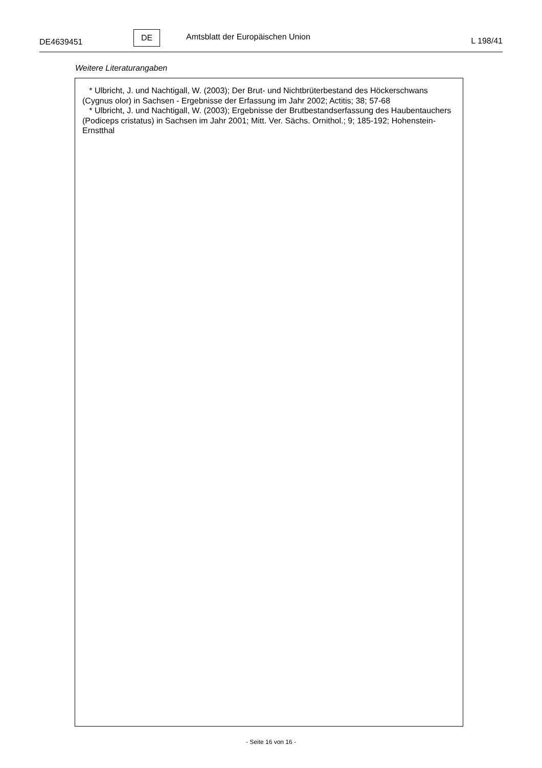DE4639451
DE
Amtsblatt der Europäischen Union
L 198/41
Weitere Literaturangaben
* Ulbricht, J. und Nachtigall, W. (2003); Der Brut- und Nichtbrüterbestand des Höckerschwans (Cygnus olor) in Sachsen - Ergebnisse der Erfassung im Jahr 2002; Actitis; 38; 57-68
* Ulbricht, J. und Nachtigall, W. (2003); Ergebnisse der Brutbestandserfassung des Haubentauchers (Podiceps cristatus) in Sachsen im Jahr 2001; Mitt. Ver. Sächs. Ornithol.; 9; 185-192; Hohenstein-Ernstthal
- Seite 16 von 16 -